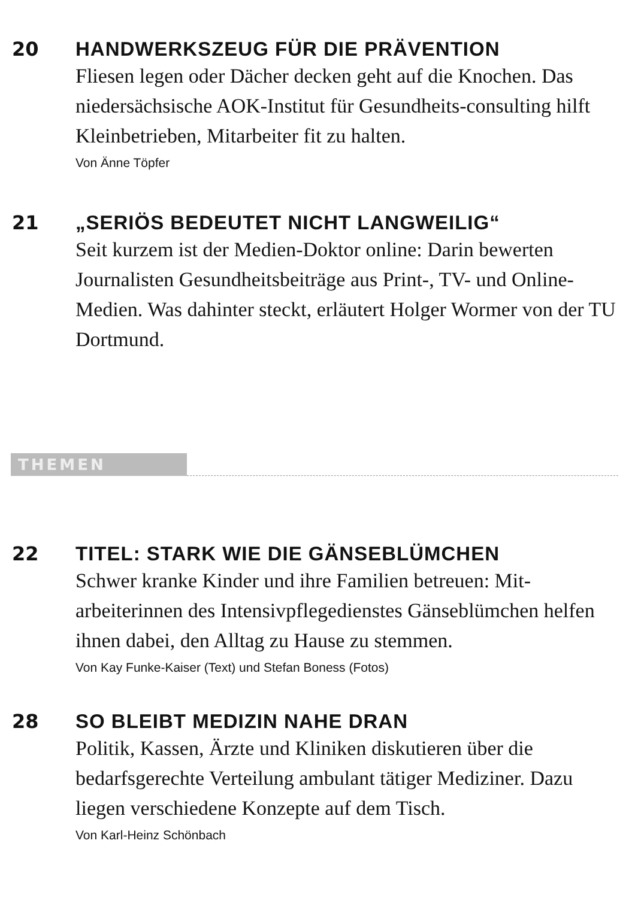20 HANDWERKSZEUG FÜR DIE PRÄVENTION
Fliesen legen oder Dächer decken geht auf die Knochen. Das niedersächsische AOK-Institut für Gesundheits-consulting hilft Kleinbetrieben, Mitarbeiter fit zu halten.
Von Änne Töpfer
21 „SERIÖS BEDEUTET NICHT LANGWEILIG“
Seit kurzem ist der Medien-Doktor online: Darin bewerten Journalisten Gesundheitsbeiträge aus Print-, TV- und Online-Medien. Was dahinter steckt, erläutert Holger Wormer von der TU Dortmund.
THEMEN
22 TITEL: STARK WIE DIE GÄNSEBLÜMCHEN
Schwer kranke Kinder und ihre Familien betreuen: Mit-arbeiterinnen des Intensivpflegedienstes Gänseblümchen helfen ihnen dabei, den Alltag zu Hause zu stemmen.
Von Kay Funke-Kaiser (Text) und Stefan Boness (Fotos)
28 SO BLEIBT MEDIZIN NAHE DRAN
Politik, Kassen, Ärzte und Kliniken diskutieren über die bedarfsgerechte Verteilung ambulant tätiger Mediziner. Dazu liegen verschiedene Konzepte auf dem Tisch.
Von Karl-Heinz Schönbach